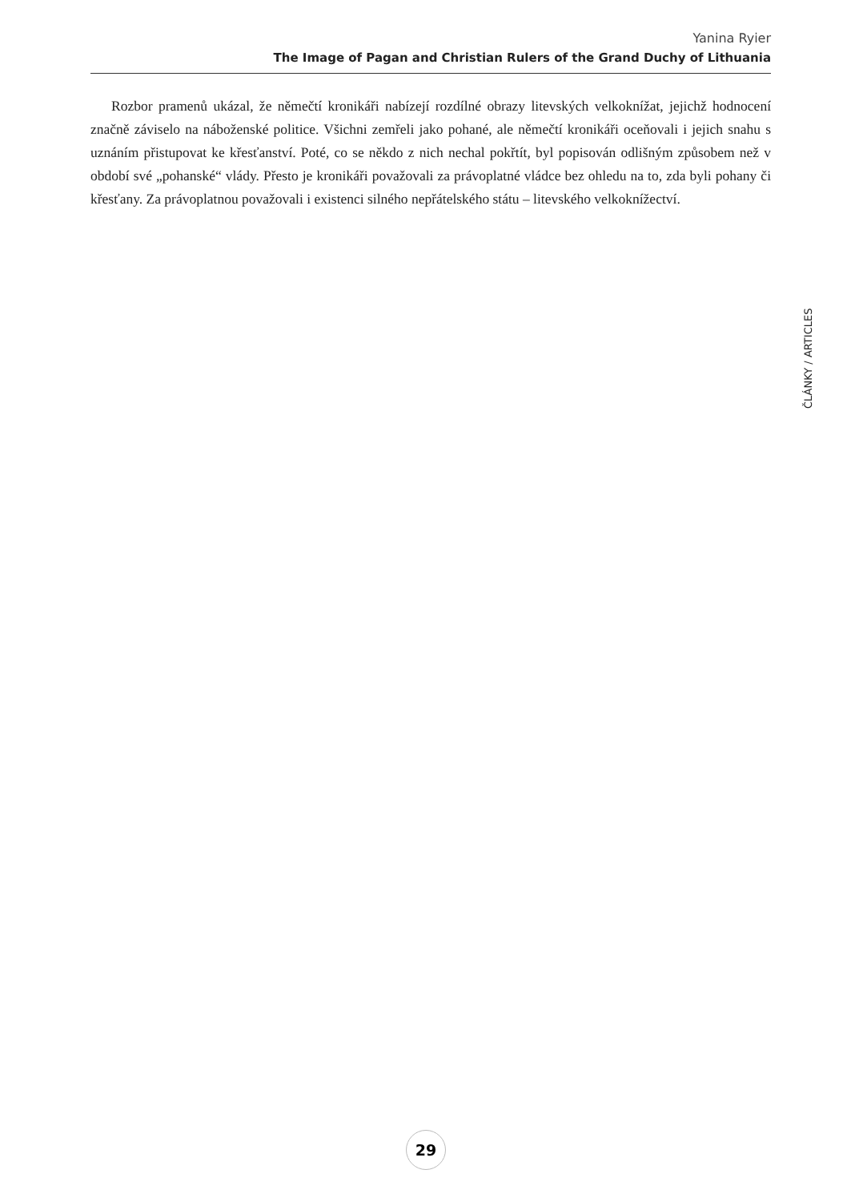Yanina Ryier
The Image of Pagan and Christian Rulers of the Grand Duchy of Lithuania
Rozbor pramenů ukázal, že němečtí kronikáři nabízejí rozdílné obrazy litevských velkoknížat, jejichž hodnocení značně záviselo na náboženské politice. Všichni zemřeli jako pohané, ale němečtí kronikáři oceňovali i jejich snahu s uznáním přistupovat ke křesťanství. Poté, co se někdo z nich nechal pokřtít, byl popisován odlišným způsobem než v období své „pohanské“ vlády. Přesto je kronikáři považovali za právoplatné vládce bez ohledu na to, zda byli pohany či křesťany. Za právoplatnou považovali i existenci silného nepřátelského státu – litevského velkoknížectví.
ČLÁNKY / ARTICLES
29